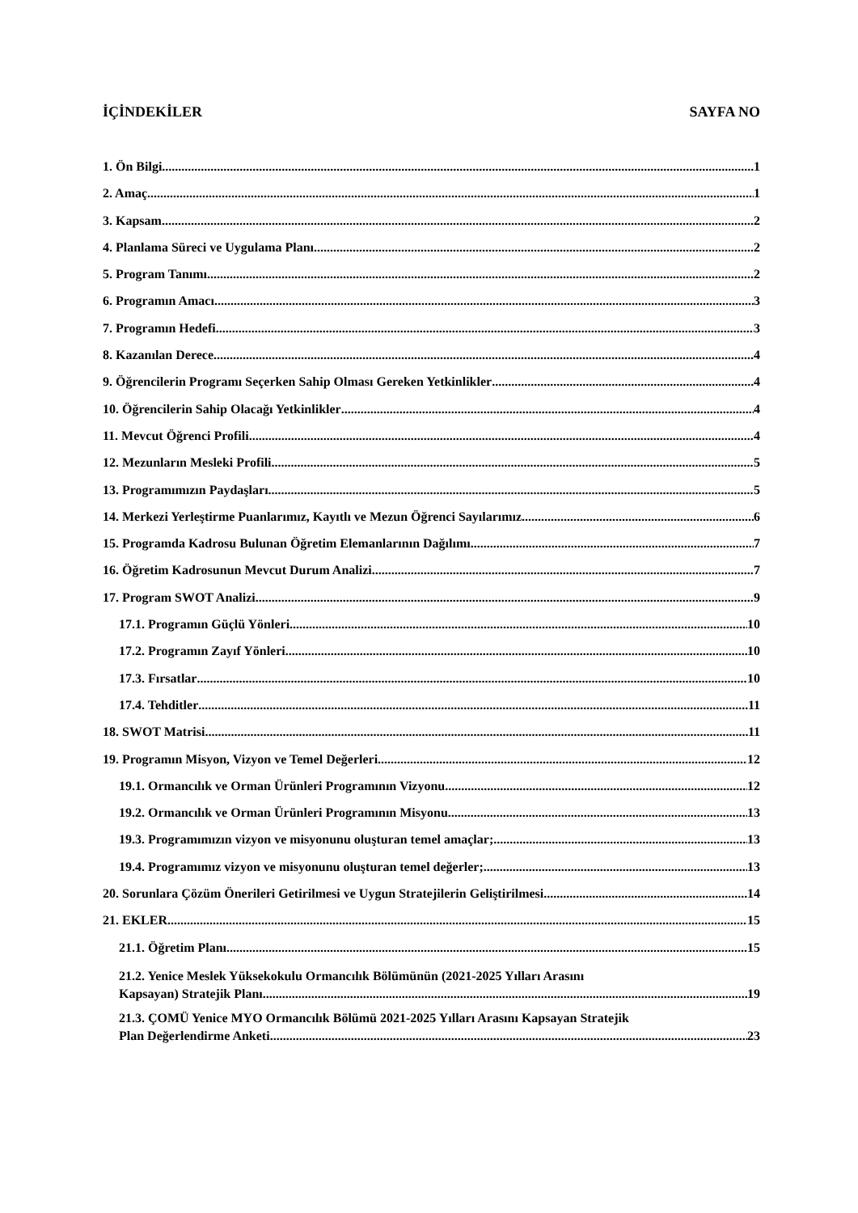İÇİNDEKİLER SAYFA NO
1. Ön Bilgi 1
2. Amaç 1
3. Kapsam 2
4. Planlama Süreci ve Uygulama Planı 2
5. Program Tanımı 2
6. Programın Amacı 3
7. Programın Hedefi 3
8. Kazanılan Derece 4
9. Öğrencilerin Programı Seçerken Sahip Olması Gereken Yetkinlikler 4
10. Öğrencilerin Sahip Olacağı Yetkinlikler 4
11. Mevcut Öğrenci Profili 4
12. Mezunların Mesleki Profili 5
13. Programımızın Paydaşları 5
14. Merkezi Yerleştirme Puanlarımız, Kayıtlı ve Mezun Öğrenci Sayılarımız 6
15. Programda Kadrosu Bulunan Öğretim Elemanlarının Dağılımı 7
16. Öğretim Kadrosunun Mevcut Durum Analizi 7
17. Program SWOT Analizi 9
17.1. Programın Güçlü Yönleri 10
17.2. Programın Zayıf Yönleri 10
17.3. Fırsatlar 10
17.4. Tehditler 11
18. SWOT Matrisi 11
19. Programın Misyon, Vizyon ve Temel Değerleri 12
19.1. Ormancılık ve Orman Ürünleri Programının Vizyonu 12
19.2. Ormancılık ve Orman Ürünleri Programının Misyonu 13
19.3. Programımızın vizyon ve misyonunu oluşturan temel amaçlar; 13
19.4. Programımız vizyon ve misyonunu oluşturan temel değerler; 13
20. Sorunlara Çözüm Önerileri Getirilmesi ve Uygun Stratejilerin Geliştirilmesi 14
21. EKLER 15
21.1. Öğretim Planı 15
21.2. Yenice Meslek Yüksekokulu Ormancılık Bölümünün (2021-2025 Yılları Arasını
Kapsayan) Stratejik Planı 19
21.3. ÇOMÜ Yenice MYO Ormancılık Bölümü 2021-2025 Yılları Arasını Kapsayan Stratejik
Plan Değerlendirme Anketi 23